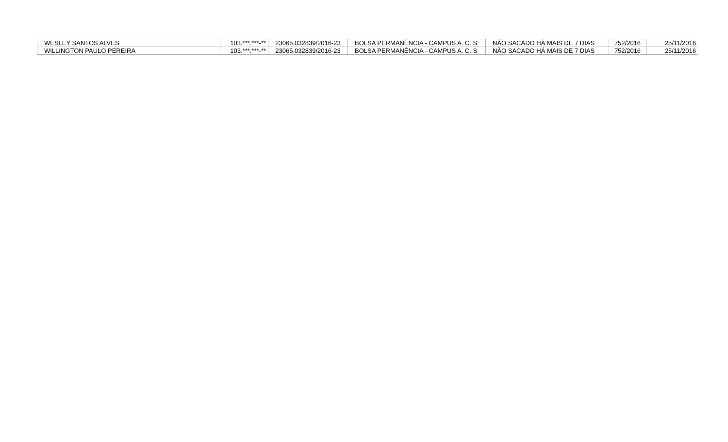| WESLEY SANTOS ALVES | 103.***.***-** | 23065.032839/2016-23 | BOLSA PERMANÊNCIA - CAMPUS A. C. S | NÃO SACADO HÁ MAIS DE 7 DIAS | 752/2016 | 25/11/2016 |
| WILLINGTON PAULO PEREIRA | 103.***.***-** | 23065.032839/2016-23 | BOLSA PERMANÊNCIA - CAMPUS A. C. S | NÃO SACADO HÁ MAIS DE 7 DIAS | 752/2016 | 25/11/2016 |